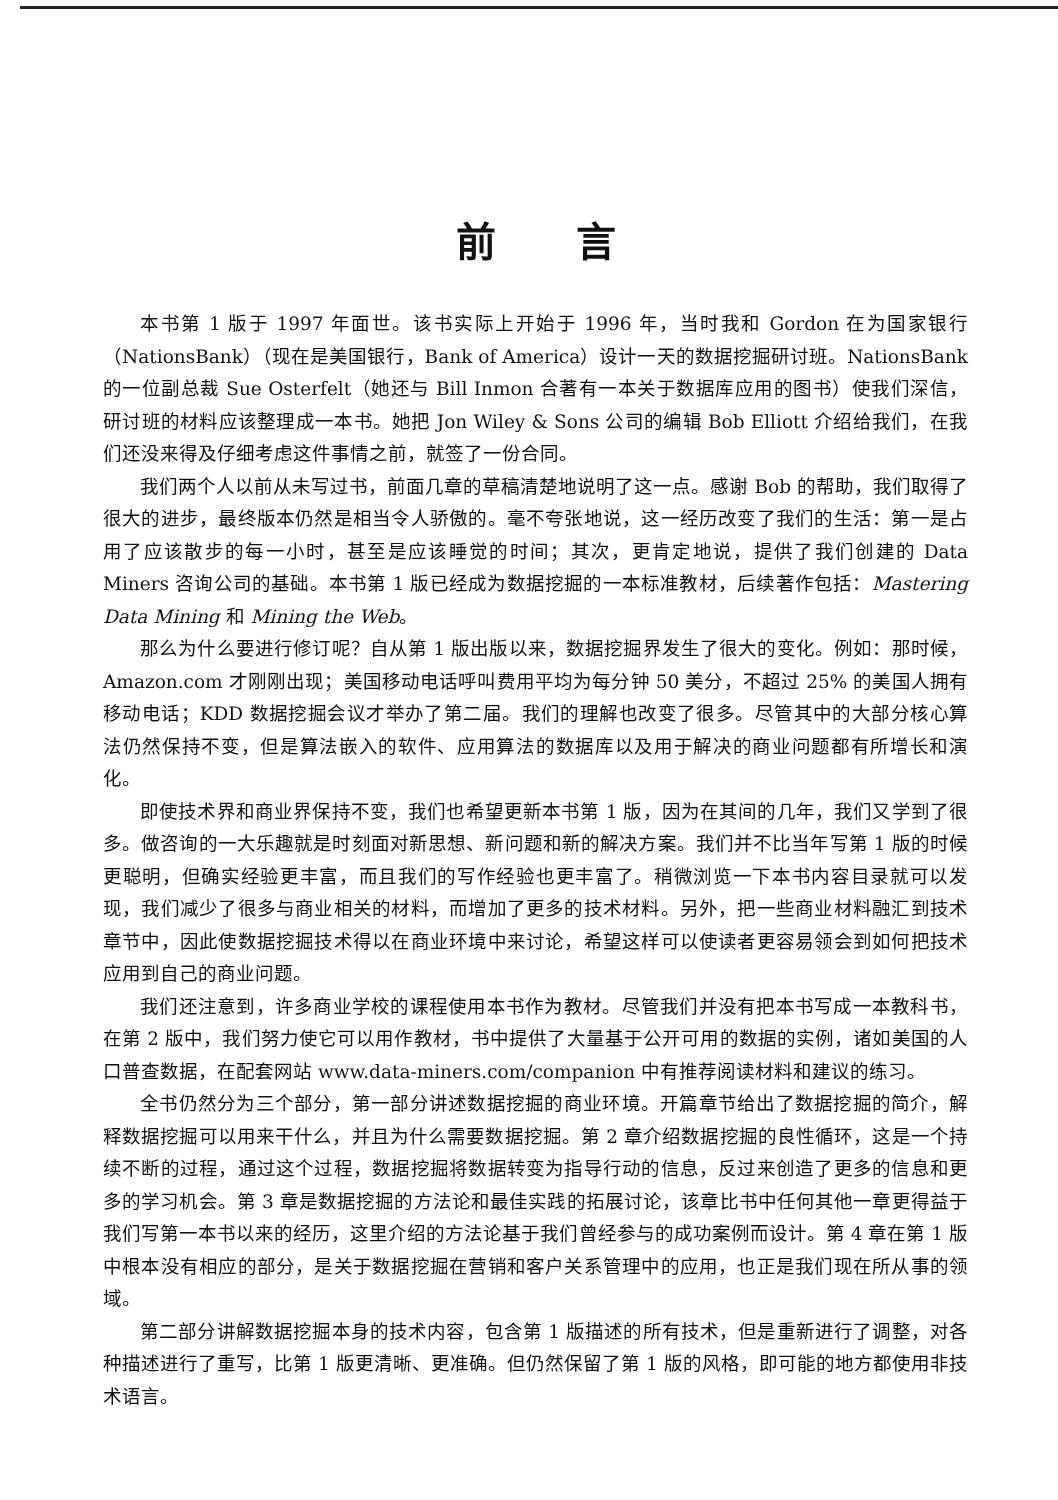前言
本书第 1 版于 1997 年面世。该书实际上开始于 1996 年，当时我和 Gordon 在为国家银行（NationsBank）（现在是美国银行，Bank of America）设计一天的数据挖掘研讨班。NationsBank 的一位副总裁 Sue Osterfelt（她还与 Bill Inmon 合著有一本关于数据库应用的图书）使我们深信，研讨班的材料应该整理成一本书。她把 Jon Wiley & Sons 公司的编辑 Bob Elliott 介绍给我们，在我们还没来得及仔细考虑这件事情之前，就签了一份合同。
我们两个人以前从未写过书，前面几章的草稿清楚地说明了这一点。感谢 Bob 的帮助，我们取得了很大的进步，最终版本仍然是相当令人骄傲的。毫不夸张地说，这一经历改变了我们的生活：第一是占用了应该散步的每一小时，甚至是应该睡觉的时间；其次，更肯定地说，提供了我们创建的 Data Miners 咨询公司的基础。本书第 1 版已经成为数据挖掘的一本标准教材，后续著作包括：Mastering Data Mining 和 Mining the Web。
那么为什么要进行修订呢？自从第 1 版出版以来，数据挖掘界发生了很大的变化。例如：那时候，Amazon.com 才刚刚出现；美国移动电话呼叫费用平均为每分钟 50 美分，不超过 25% 的美国人拥有移动电话；KDD 数据挖掘会议才举办了第二届。我们的理解也改变了很多。尽管其中的大部分核心算法仍然保持不变，但是算法嵌入的软件、应用算法的数据库以及用于解决的商业问题都有所增长和演化。
即使技术界和商业界保持不变，我们也希望更新本书第 1 版，因为在其间的几年，我们又学到了很多。做咨询的一大乐趣就是时刻面对新思想、新问题和新的解决方案。我们并不比当年写第 1 版的时候更聪明，但确实经验更丰富，而且我们的写作经验也更丰富了。稍微浏览一下本书内容目录就可以发现，我们减少了很多与商业相关的材料，而增加了更多的技术材料。另外，把一些商业材料融汇到技术章节中，因此使数据挖掘技术得以在商业环境中来讨论，希望这样可以使读者更容易领会到如何把技术应用到自己的商业问题。
我们还注意到，许多商业学校的课程使用本书作为教材。尽管我们并没有把本书写成一本教科书，在第 2 版中，我们努力使它可以用作教材，书中提供了大量基于公开可用的数据的实例，诸如美国的人口普查数据，在配套网站 www.data-miners.com/companion 中有推荐阅读材料和建议的练习。
全书仍然分为三个部分，第一部分讲述数据挖掘的商业环境。开篇章节给出了数据挖掘的简介，解释数据挖掘可以用来干什么，并且为什么需要数据挖掘。第 2 章介绍数据挖掘的良性循环，这是一个持续不断的过程，通过这个过程，数据挖掘将数据转变为指导行动的信息，反过来创造了更多的信息和更多的学习机会。第 3 章是数据挖掘的方法论和最佳实践的拓展讨论，该章比书中任何其他一章更得益于我们写第一本书以来的经历，这里介绍的方法论基于我们曾经参与的成功案例而设计。第 4 章在第 1 版中根本没有相应的部分，是关于数据挖掘在营销和客户关系管理中的应用，也正是我们现在所从事的领域。
第二部分讲解数据挖掘本身的技术内容，包含第 1 版描述的所有技术，但是重新进行了调整，对各种描述进行了重写，比第 1 版更清晰、更准确。但仍然保留了第 1 版的风格，即可能的地方都使用非技术语言。